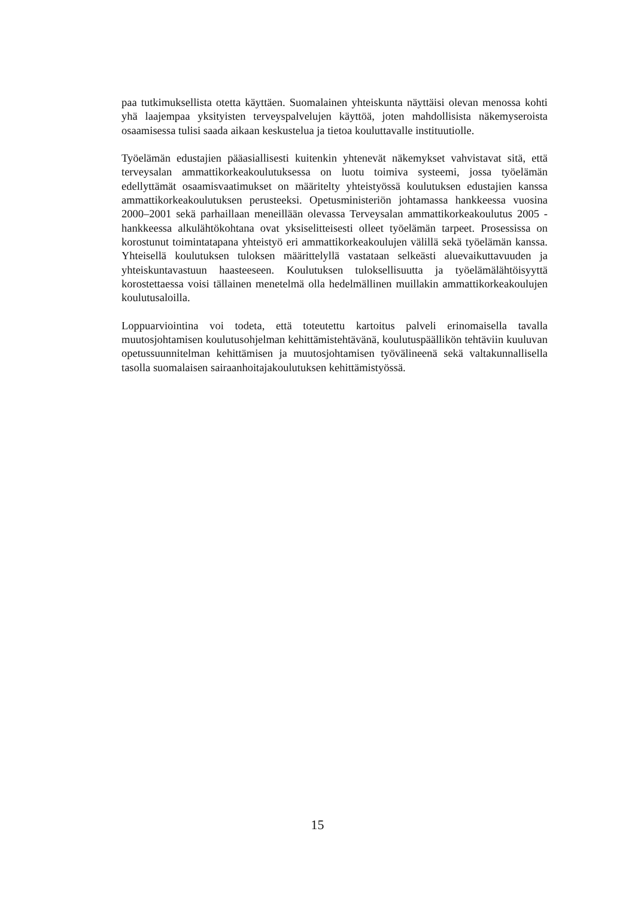paa tutkimuksellista otetta käyttäen. Suomalainen yhteiskunta näyttäisi olevan menossa kohti yhä laajempaa yksityisten terveyspalvelujen käyttöä, joten mahdollisista näkemyseroista osaamisessa tulisi saada aikaan keskustelua ja tietoa kouluttavalle instituutiolle.
Työelämän edustajien pääasiallisesti kuitenkin yhtenevät näkemykset vahvistavat sitä, että terveysalan ammattikorkeakoulutuksessa on luotu toimiva systeemi, jossa työelämän edellyttämät osaamisvaatimukset on määritelty yhteistyössä koulutuksen edustajien kanssa ammattikorkeakoulutuksen perusteeksi. Opetusministeriön johtamassa hankkeessa vuosina 2000–2001 sekä parhaillaan meneillään olevassa Terveysalan ammattikorkeakoulutus 2005 -hankkeessa alkulähtökohtana ovat yksiselitteisesti olleet työelämän tarpeet. Prosessissa on korostunut toimintatapana yhteistyö eri ammattikorkeakoulujen välillä sekä työelämän kanssa. Yhteisellä koulutuksen tuloksen määrittelyllä vastataan selkeästi aluevaikuttavuuden ja yhteiskuntavastuun haasteeseen. Koulutuksen tuloksellisuutta ja työelämälähtöisyyttä korostettaessa voisi tällainen menetelmä olla hedelmällinen muillakin ammattikorkeakoulujen koulutusaloilla.
Loppuarviointina voi todeta, että toteutettu kartoitus palveli erinomaisella tavalla muutosjohtamisen koulutusohjelman kehittämistehtävänä, koulutuspäällikön tehtäviin kuuluvan opetussuunnitelman kehittämisen ja muutosjohtamisen työvälineenä sekä valtakunnallisella tasolla suomalaisen sairaanhoitajakoulutuksen kehittämistyössä.
15